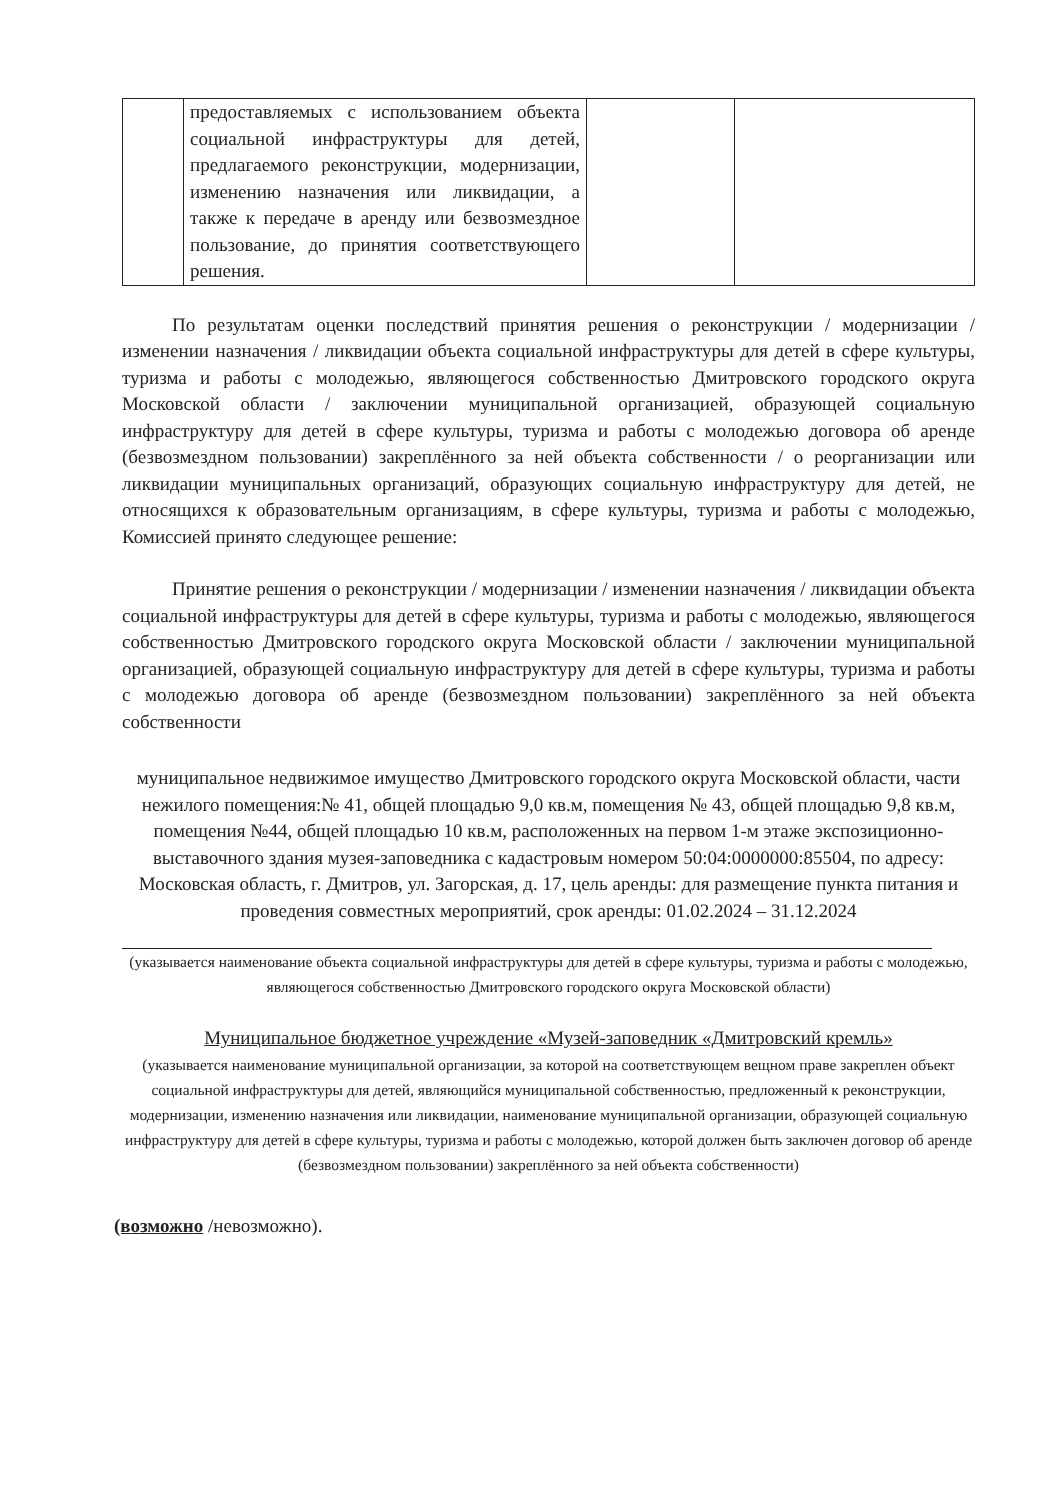| | предоставляемых с использованием объекта социальной инфраструктуры для детей, предлагаемого реконструкции, модернизации, изменению назначения или ликвидации, а также к передаче в аренду или безвозмездное пользование, до принятия соответствующего решения. | | |
По результатам оценки последствий принятия решения о реконструкции / модернизации / изменении назначения / ликвидации объекта социальной инфраструктуры для детей в сфере культуры, туризма и работы с молодежью, являющегося собственностью Дмитровского городского округа Московской области / заключении муниципальной организацией, образующей социальную инфраструктуру для детей в сфере культуры, туризма и работы с молодежью договора об аренде (безвозмездном пользовании) закреплённого за ней объекта собственности / о реорганизации или ликвидации муниципальных организаций, образующих социальную инфраструктуру для детей, не относящихся к образовательным организациям, в сфере культуры, туризма и работы с молодежью, Комиссией принято следующее решение:
Принятие решения о реконструкции / модернизации / изменении назначения / ликвидации объекта социальной инфраструктуры для детей в сфере культуры, туризма и работы с молодежью, являющегося собственностью Дмитровского городского округа Московской области / заключении муниципальной организацией, образующей социальную инфраструктуру для детей в сфере культуры, туризма и работы с молодежью договора об аренде (безвозмездном пользовании) закреплённого за ней объекта собственности
муниципальное недвижимое имущество Дмитровского городского округа Московской области, части нежилого помещения:№ 41, общей площадью 9,0 кв.м, помещения № 43, общей площадью 9,8 кв.м, помещения №44, общей площадью 10 кв.м, расположенных на первом 1-м этаже экспозиционно-выставочного здания музея-заповедника с кадастровым номером 50:04:0000000:85504, по адресу: Московская область, г. Дмитров, ул. Загорская, д. 17, цель аренды: для размещение пункта питания и проведения совместных мероприятий, срок аренды: 01.02.2024 – 31.12.2024
(указывается наименование объекта социальной инфраструктуры для детей в сфере культуры, туризма и работы с молодежью, являющегося собственностью Дмитровского городского округа Московской области)
Муниципальное бюджетное учреждение «Музей-заповедник «Дмитровский кремль»
(указывается наименование муниципальной организации, за которой на соответствующем вещном праве закреплен объект социальной инфраструктуры для детей, являющийся муниципальной собственностью, предложенный к реконструкции, модернизации, изменению назначения или ликвидации, наименование муниципальной организации, образующей социальную инфраструктуру для детей в сфере культуры, туризма и работы с молодежью, которой должен быть заключен договор об аренде (безвозмездном пользовании) закреплённого за ней объекта собственности)
(возможно /невозможно).